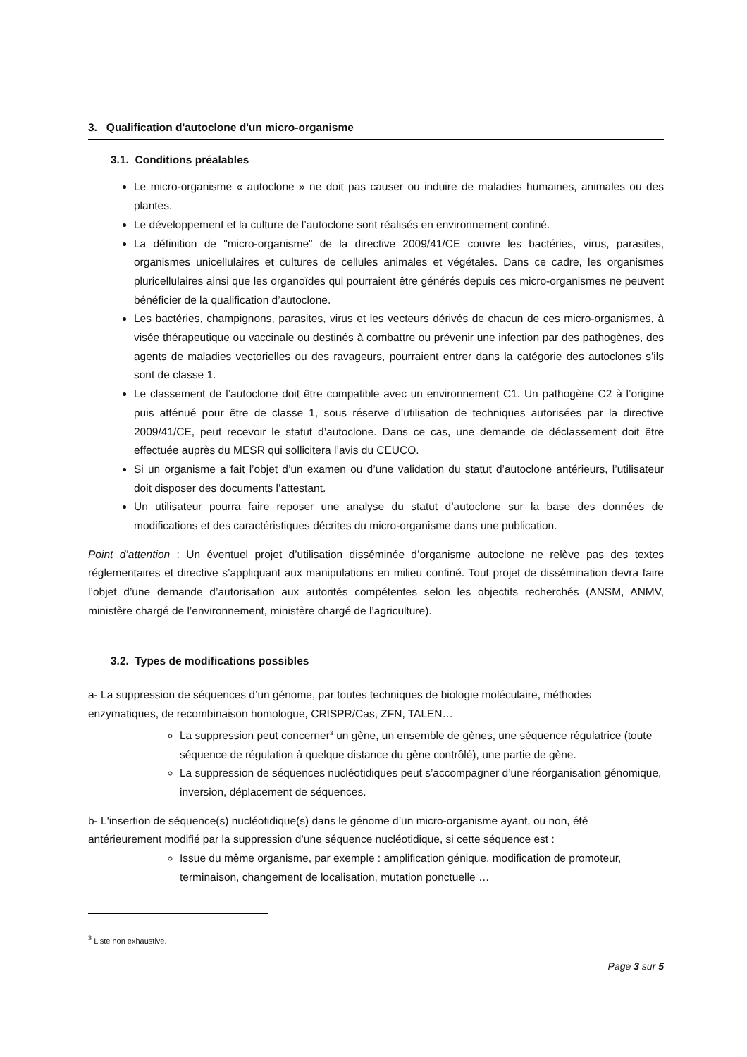3. Qualification d'autoclone d'un micro-organisme
3.1. Conditions préalables
Le micro-organisme « autoclone » ne doit pas causer ou induire de maladies humaines, animales ou des plantes.
Le développement et la culture de l’autoclone sont réalisés en environnement confiné.
La définition de "micro-organisme" de la directive 2009/41/CE couvre les bactéries, virus, parasites, organismes unicellulaires et cultures de cellules animales et végétales. Dans ce cadre, les organismes pluricellulaires ainsi que les organoïdes qui pourraient être générés depuis ces micro-organismes ne peuvent bénéficier de la qualification d’autoclone.
Les bactéries, champignons, parasites, virus et les vecteurs dérivés de chacun de ces micro-organismes, à visée thérapeutique ou vaccinale ou destinés à combattre ou prévenir une infection par des pathogènes, des agents de maladies vectorielles ou des ravageurs, pourraient entrer dans la catégorie des autoclones s’ils sont de classe 1.
Le classement de l’autoclone doit être compatible avec un environnement C1. Un pathogène C2 à l’origine puis atténué pour être de classe 1, sous réserve d’utilisation de techniques autorisées par la directive 2009/41/CE, peut recevoir le statut d’autoclone. Dans ce cas, une demande de déclassement doit être effectuée auprès du MESR qui sollicitera l’avis du CEUCO.
Si un organisme a fait l’objet d’un examen ou d’une validation du statut d’autoclone antérieurs, l’utilisateur doit disposer des documents l’attestant.
Un utilisateur pourra faire reposer une analyse du statut d’autoclone sur la base des données de modifications et des caractéristiques décrites du micro-organisme dans une publication.
Point d’attention : Un éventuel projet d’utilisation disséminée d’organisme autoclone ne relève pas des textes réglementaires et directive s’appliquant aux manipulations en milieu confiné. Tout projet de dissémination devra faire l’objet d’une demande d’autorisation aux autorités compétentes selon les objectifs recherchés (ANSM, ANMV, ministère chargé de l’environnement, ministère chargé de l’agriculture).
3.2. Types de modifications possibles
a- La suppression de séquences d’un génome, par toutes techniques de biologie moléculaire, méthodes enzymatiques, de recombinaison homologue, CRISPR/Cas, ZFN, TALEN…
La suppression peut concerner<sup>3</sup> un gène, un ensemble de gènes, une séquence régulatrice (toute séquence de régulation à quelque distance du gène contrôlé), une partie de gène.
La suppression de séquences nucléotidiques peut s’accompagner d’une réorganisation génomique, inversion, déplacement de séquences.
b- L'insertion de séquence(s) nucléotidique(s) dans le génome d’un micro-organisme ayant, ou non, été antérieurement modifié par la suppression d’une séquence nucléotidique, si cette séquence est :
Issue du même organisme, par exemple : amplification génique, modification de promoteur, terminaison, changement de localisation, mutation ponctuelle …
<sup>3</sup> Liste non exhaustive.
Page 3 sur 5